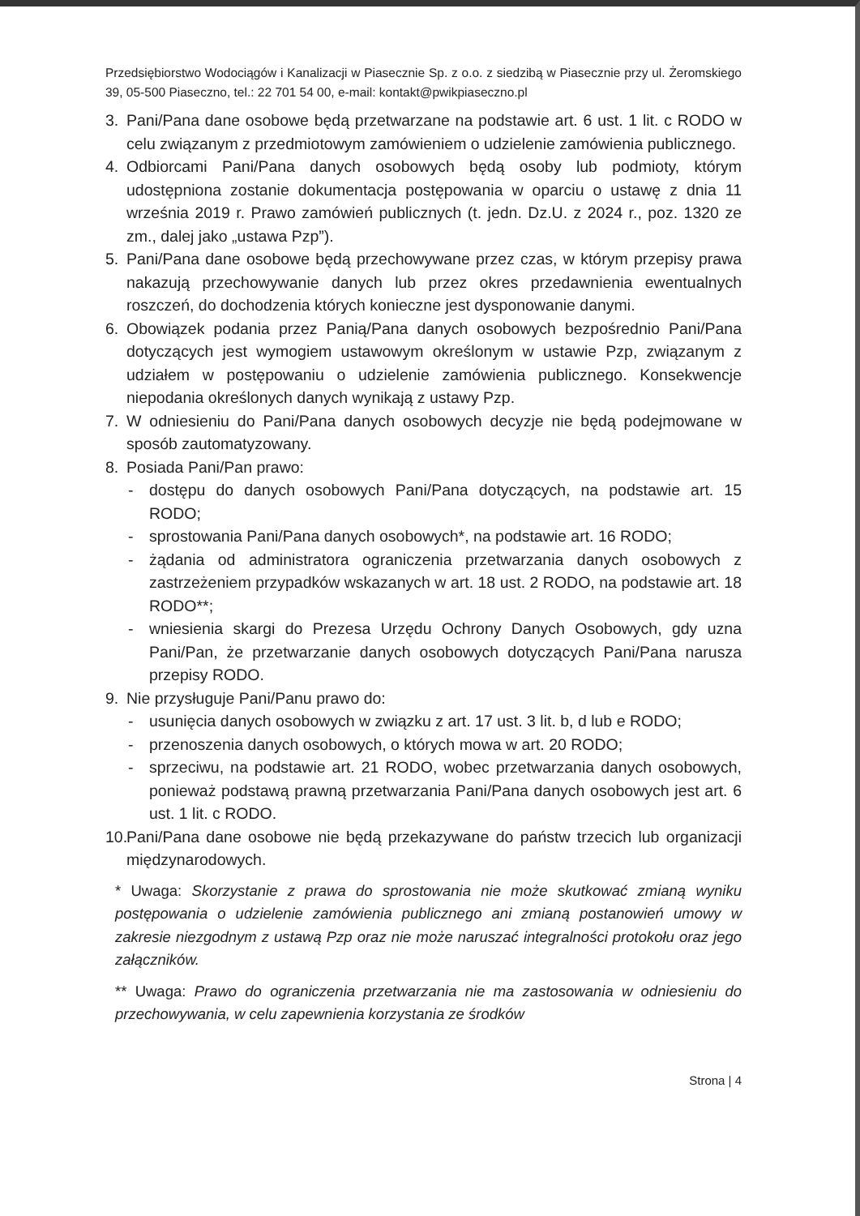Przedsiębiorstwo Wodociągów i Kanalizacji w Piasecznie Sp. z o.o. z siedzibą w Piasecznie przy ul. Żeromskiego 39, 05-500 Piaseczno, tel.: 22 701 54 00, e-mail: kontakt@pwikpiaseczno.pl
3. Pani/Pana dane osobowe będą przetwarzane na podstawie art. 6 ust. 1 lit. c RODO w celu związanym z przedmiotowym zamówieniem o udzielenie zamówienia publicznego.
4. Odbiorcami Pani/Pana danych osobowych będą osoby lub podmioty, którym udostępniona zostanie dokumentacja postępowania w oparciu o ustawę z dnia 11 września 2019 r. Prawo zamówień publicznych (t. jedn. Dz.U. z 2024 r., poz. 1320 ze zm., dalej jako „ustawa Pzp”).
5. Pani/Pana dane osobowe będą przechowywane przez czas, w którym przepisy prawa nakazują przechowywanie danych lub przez okres przedawnienia ewentualnych roszczeń, do dochodzenia których konieczne jest dysponowanie danymi.
6. Obowiązek podania przez Panią/Pana danych osobowych bezpośrednio Pani/Pana dotyczących jest wymogiem ustawowym określonym w ustawie Pzp, związanym z udziałem w postępowaniu o udzielenie zamówienia publicznego. Konsekwencje niepodania określonych danych wynikają z ustawy Pzp.
7. W odniesieniu do Pani/Pana danych osobowych decyzje nie będą podejmowane w sposób zautomatyzowany.
8. Posiada Pani/Pan prawo:
- dostępu do danych osobowych Pani/Pana dotyczących, na podstawie art. 15 RODO;
- sprostowania Pani/Pana danych osobowych*, na podstawie art. 16 RODO;
- żądania od administratora ograniczenia przetwarzania danych osobowych z zastrzeżeniem przypadków wskazanych w art. 18 ust. 2 RODO, na podstawie art. 18 RODO**;
- wniesienia skargi do Prezesa Urzędu Ochrony Danych Osobowych, gdy uzna Pani/Pan, że przetwarzanie danych osobowych dotyczących Pani/Pana narusza przepisy RODO.
9. Nie przysługuje Pani/Panu prawo do:
- usunięcia danych osobowych w związku z art. 17 ust. 3 lit. b, d lub e RODO;
- przenoszenia danych osobowych, o których mowa w art. 20 RODO;
- sprzeciwu, na podstawie art. 21 RODO, wobec przetwarzania danych osobowych, ponieważ podstawą prawną przetwarzania Pani/Pana danych osobowych jest art. 6 ust. 1 lit. c RODO.
10. Pani/Pana dane osobowe nie będą przekazywane do państw trzecich lub organizacji międzynarodowych.
* Uwaga: Skorzystanie z prawa do sprostowania nie może skutkować zmianą wyniku postępowania o udzielenie zamówienia publicznego ani zmianą postanowień umowy w zakresie niezgodnym z ustawą Pzp oraz nie może naruszać integralności protokołu oraz jego załączników.
** Uwaga: Prawo do ograniczenia przetwarzania nie ma zastosowania w odniesieniu do przechowywania, w celu zapewnienia korzystania ze środków
Strona | 4